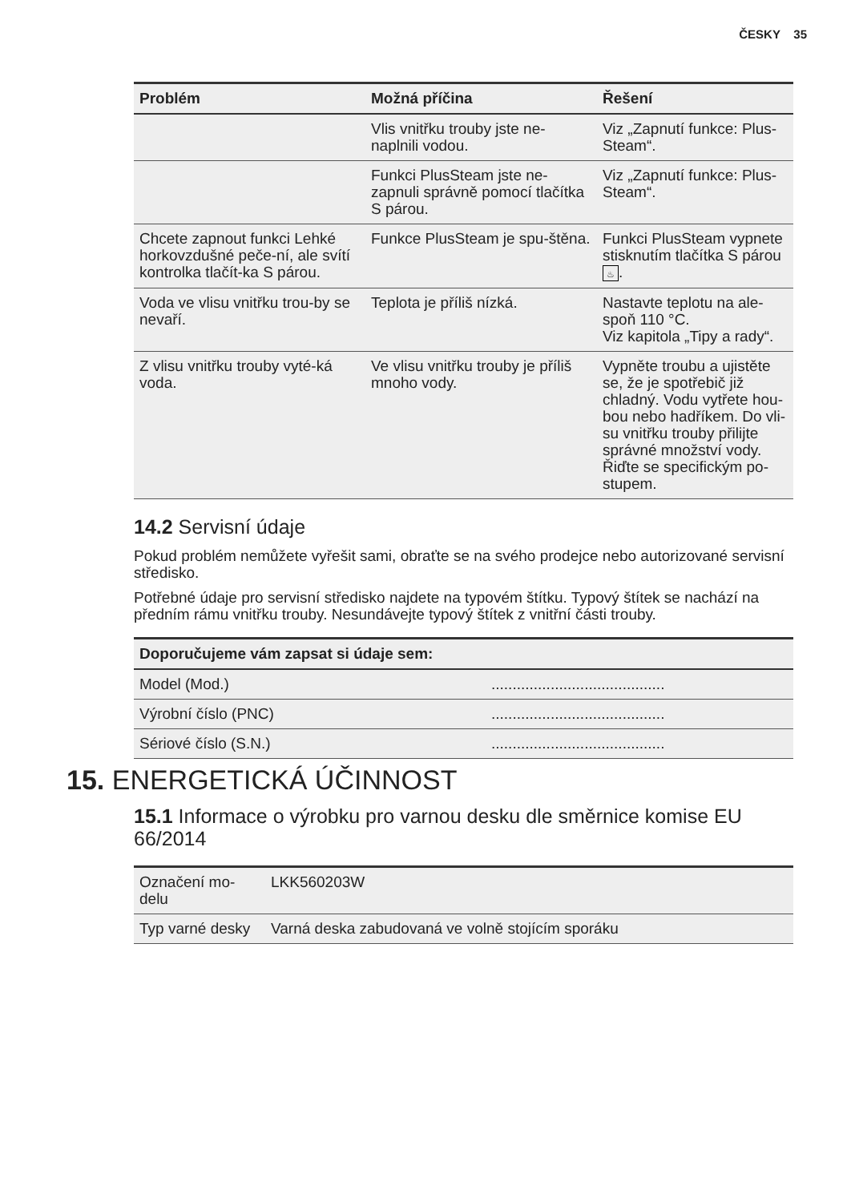ČESKY 35
| Problém | Možná příčina | Řešení |
| --- | --- | --- |
| | Vlis vnitřku trouby jste ne-naplnili vodou. | Viz „Zapnutí funkce: Plus-Steam“. |
| | Funkci PlusSteam jste ne-zapnuli správně pomocí tlačítka S párou. | Viz „Zapnutí funkce: Plus-Steam“. |
| Chcete zapnout funkci Lehké horkovzdušné peče-ní, ale svítí kontrolka tlačít-ka S párou. | Funkce PlusSteam je spu-štěna. | Funkci PlusSteam vypnete stisknutím tlačítka S párou ♨ . |
| Voda ve vlisu vnitřku trou-by se nevaří. | Teplota je příliš nízká. | Nastavte teplotu na ale-spoň 110 °C. Viz kapitola „Tipy a rady“. |
| Z vlisu vnitřku trouby vyté-ká voda. | Ve vlisu vnitřku trouby je příliš mnoho vody. | Vypněte troubu a ujistěte se, že je spotřebič již chladný. Vodu vytřete hou-bou nebo hadříkem. Do vli-su vnitřku trouby přilijte správné množství vody. Řiďte se specifickým po-stupem. |
14.2 Servisní údaje
Pokud problém nemůžete vyřešit sami, obraťte se na svého prodejce nebo autorizované servisní středisko.
Potřebné údaje pro servisní středisko najdete na typovém štítku. Typový štítek se nachází na předním rámu vnitřku trouby. Nesundávejte typový štítek z vnitřní části trouby.
| Doporučujeme vám zapsat si údaje sem: | |
| --- | --- |
| Model (Mod.) | ......................................... |
| Výrobní číslo (PNC) | ......................................... |
| Sériové číslo (S.N.) | ......................................... |
15. ENERGETICKÁ ÚČINNOST
15.1 Informace o výrobku pro varnou desku dle směrnice komise EU 66/2014
| Označení mo-delu | LKK560203W |
| Typ varné desky | Varná deska zabudovaná ve volně stojícím sporáku |